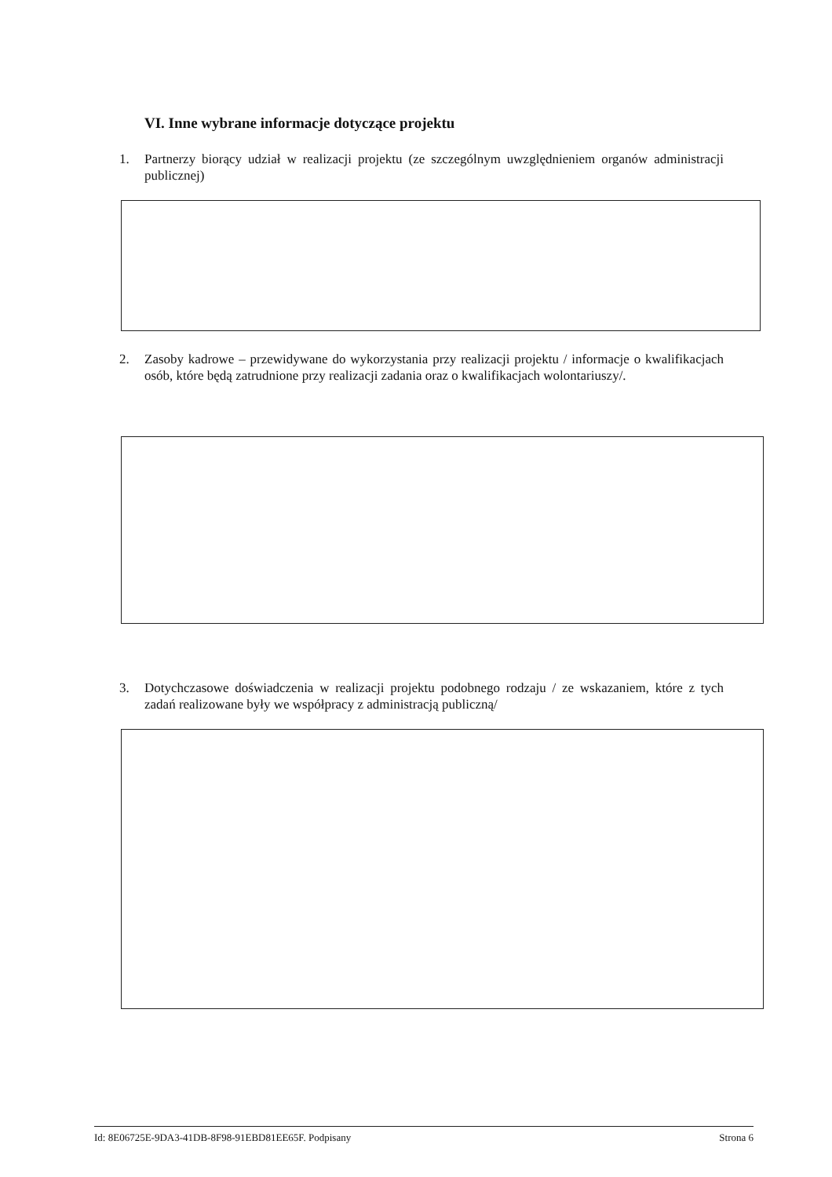VI. Inne wybrane informacje dotyczące projektu
1. Partnerzy biorący udział w realizacji projektu (ze szczególnym uwzględnieniem organów administracji publicznej)
2. Zasoby kadrowe – przewidywane do wykorzystania przy realizacji projektu / informacje o kwalifikacjach osób, które będą zatrudnione przy realizacji zadania oraz o kwalifikacjach wolontariuszy/.
3. Dotychczasowe doświadczenia w realizacji projektu podobnego rodzaju / ze wskazaniem, które z tych zadań realizowane były we współpracy z administracją publiczną/
Id: 8E06725E-9DA3-41DB-8F98-91EBD81EE65F. Podpisany Strona 6